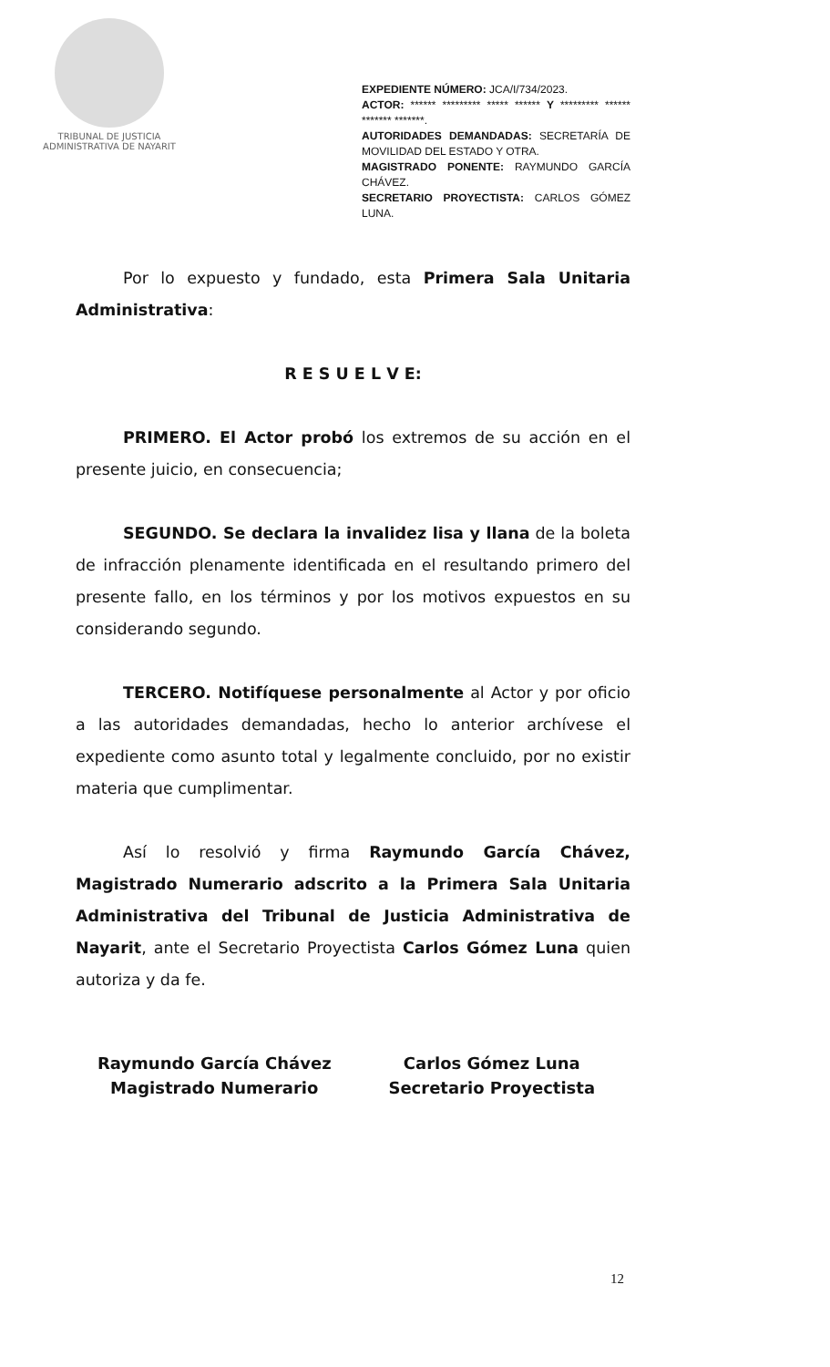TRIBUNAL DE JUSTICIA
ADMINISTRATIVA DE NAYARIT
EXPEDIENTE NÚMERO: JCA/I/734/2023.
ACTOR: ****** ********* ***** ****** Y ********* ****** ******* *******.
AUTORIDADES DEMANDADAS: SECRETARÍA DE MOVILIDAD DEL ESTADO Y OTRA.
MAGISTRADO PONENTE: RAYMUNDO GARCÍA CHÁVEZ.
SECRETARIO PROYECTISTA: CARLOS GÓMEZ LUNA.
Por lo expuesto y fundado, esta Primera Sala Unitaria Administrativa:
R E S U E L V E:
PRIMERO. El Actor probó los extremos de su acción en el presente juicio, en consecuencia;
SEGUNDO. Se declara la invalidez lisa y llana de la boleta de infracción plenamente identificada en el resultando primero del presente fallo, en los términos y por los motivos expuestos en su considerando segundo.
TERCERO. Notifíquese personalmente al Actor y por oficio a las autoridades demandadas, hecho lo anterior archívese el expediente como asunto total y legalmente concluido, por no existir materia que cumplimentar.
Así lo resolvió y firma Raymundo García Chávez, Magistrado Numerario adscrito a la Primera Sala Unitaria Administrativa del Tribunal de Justicia Administrativa de Nayarit, ante el Secretario Proyectista Carlos Gómez Luna quien autoriza y da fe.
Raymundo García Chávez
Magistrado Numerario
Carlos Gómez Luna
Secretario Proyectista
12